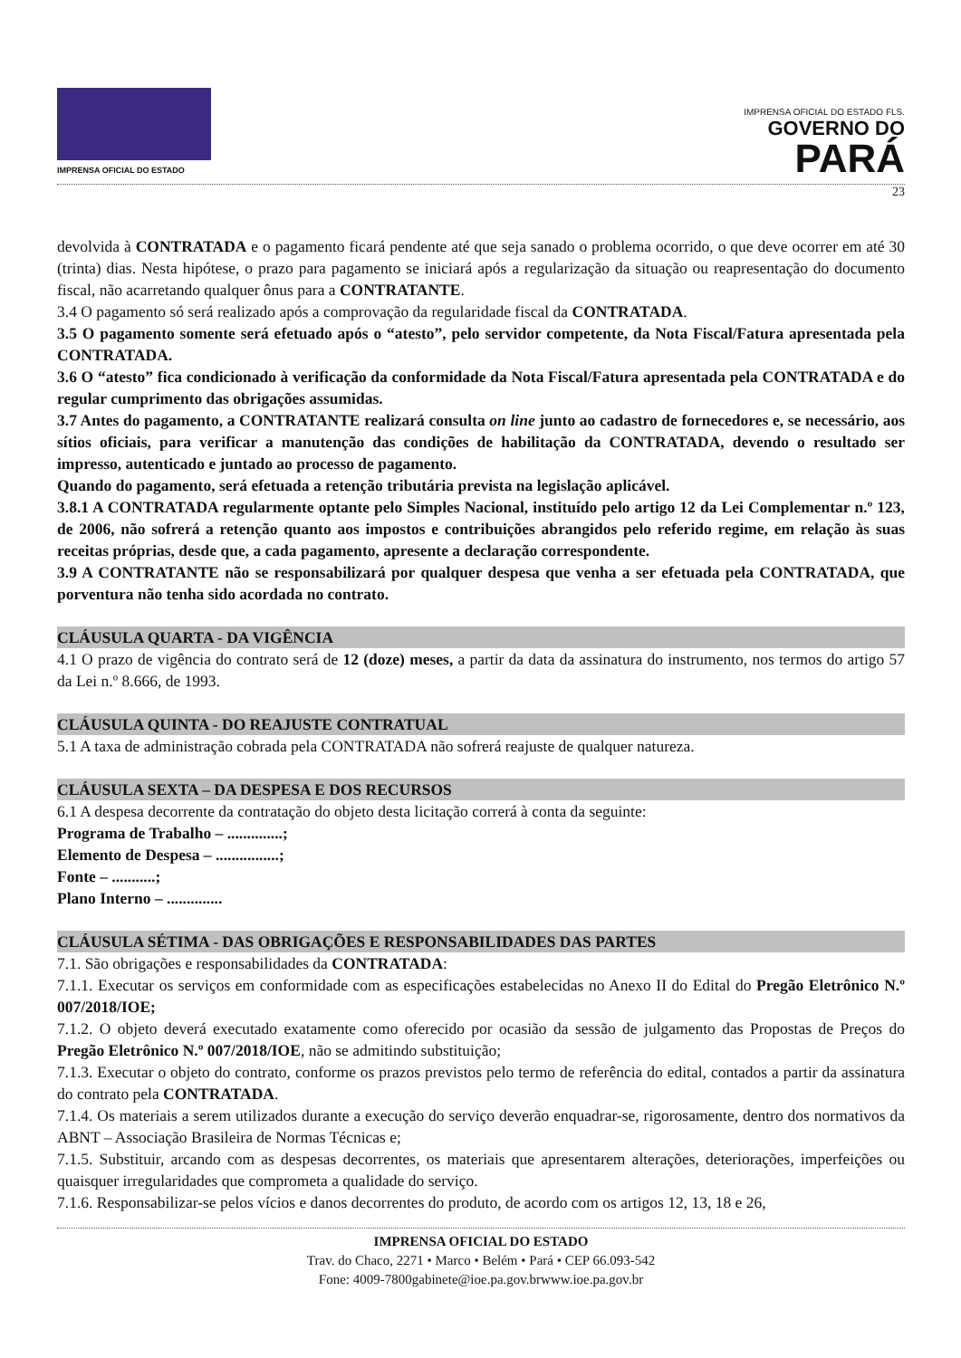IMPRENSA OFICIAL DO ESTADO
IMPRENSA OFICIAL DO ESTADO FLS.
GOVERNO DO
PARÁ
23
devolvida à CONTRATADA e o pagamento ficará pendente até que seja sanado o problema ocorrido, o que deve ocorrer em até 30 (trinta) dias. Nesta hipótese, o prazo para pagamento se iniciará após a regularização da situação ou reapresentação do documento fiscal, não acarretando qualquer ônus para a CONTRATANTE.
3.4 O pagamento só será realizado após a comprovação da regularidade fiscal da CONTRATADA.
3.5 O pagamento somente será efetuado após o “atesto”, pelo servidor competente, da Nota Fiscal/Fatura apresentada pela CONTRATADA.
3.6 O “atesto” fica condicionado à verificação da conformidade da Nota Fiscal/Fatura apresentada pela CONTRATADA e do regular cumprimento das obrigações assumidas.
3.7 Antes do pagamento, a CONTRATANTE realizará consulta on line junto ao cadastro de fornecedores e, se necessário, aos sítios oficiais, para verificar a manutenção das condições de habilitação da CONTRATADA, devendo o resultado ser impresso, autenticado e juntado ao processo de pagamento.
Quando do pagamento, será efetuada a retenção tributária prevista na legislação aplicável.
3.8.1 A CONTRATADA regularmente optante pelo Simples Nacional, instituído pelo artigo 12 da Lei Complementar n.º 123, de 2006, não sofrerá a retenção quanto aos impostos e contribuições abrangidos pelo referido regime, em relação às suas receitas próprias, desde que, a cada pagamento, apresente a declaração correspondente.
3.9 A CONTRATANTE não se responsabilizará por qualquer despesa que venha a ser efetuada pela CONTRATADA, que porventura não tenha sido acordada no contrato.
CLÁUSULA QUARTA - DA VIGÊNCIA
4.1 O prazo de vigência do contrato será de 12 (doze) meses, a partir da data da assinatura do instrumento, nos termos do artigo 57 da Lei n.º 8.666, de 1993.
CLÁUSULA QUINTA - DO REAJUSTE CONTRATUAL
5.1 A taxa de administração cobrada pela CONTRATADA não sofrerá reajuste de qualquer natureza.
CLÁUSULA SEXTA – DA DESPESA E DOS RECURSOS
6.1 A despesa decorrente da contratação do objeto desta licitação correrá à conta da seguinte:
Programa de Trabalho – ..............;
Elemento de Despesa – ................;
Fonte – ...........;
Plano Interno – ..............
CLÁUSULA SÉTIMA - DAS OBRIGAÇÕES E RESPONSABILIDADES DAS PARTES
7.1. São obrigações e responsabilidades da CONTRATADA:
7.1.1. Executar os serviços em conformidade com as especificações estabelecidas no Anexo II do Edital do Pregão Eletrônico N.º 007/2018/IOE;
7.1.2. O objeto deverá executado exatamente como oferecido por ocasião da sessão de julgamento das Propostas de Preços do Pregão Eletrônico N.º 007/2018/IOE, não se admitindo substituição;
7.1.3. Executar o objeto do contrato, conforme os prazos previstos pelo termo de referência do edital, contados a partir da assinatura do contrato pela CONTRATADA.
7.1.4. Os materiais a serem utilizados durante a execução do serviço deverão enquadrar-se, rigorosamente, dentro dos normativos da ABNT – Associação Brasileira de Normas Técnicas e;
7.1.5. Substituir, arcando com as despesas decorrentes, os materiais que apresentarem alterações, deteriorações, imperfeições ou quaisquer irregularidades que comprometa a qualidade do serviço.
7.1.6. Responsabilizar-se pelos vícios e danos decorrentes do produto, de acordo com os artigos 12, 13, 18 e 26,
IMPRENSA OFICIAL DO ESTADO
Trav. do Chaco, 2271 • Marco • Belém • Pará • CEP 66.093-542
Fone: 4009-7800gabinete@ioe.pa.gov.brwww.ioe.pa.gov.br